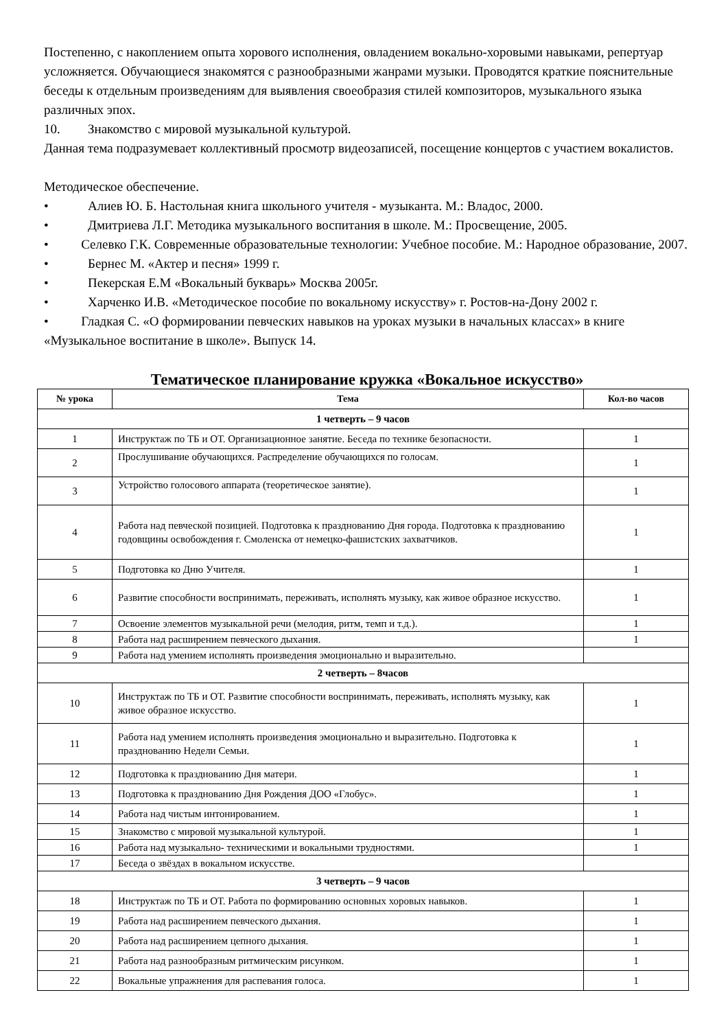Постепенно, с накоплением опыта хорового исполнения, овладением вокально-хоровыми навыками, репертуар усложняется. Обучающиеся знакомятся с разнообразными жанрами музыки. Проводятся краткие пояснительные беседы к отдельным произведениям для выявления своеобразия стилей композиторов, музыкального языка различных эпох.
10. Знакомство с мировой музыкальной культурой.
Данная тема подразумевает коллективный просмотр видеозаписей, посещение концертов с участием вокалистов.
Методическое обеспечение.
• Алиев Ю. Б. Настольная книга школьного учителя - музыканта. М.: Владос, 2000.
• Дмитриева Л.Г. Методика музыкального воспитания в школе. М.: Просвещение, 2005.
• Селевко Г.К. Современные образовательные технологии: Учебное пособие. М.: Народное образование, 2007.
• Бернес М. «Актер и песня» 1999 г.
• Пекерская Е.М «Вокальный букварь» Москва 2005г.
• Харченко И.В. «Методическое пособие по вокальному искусству» г. Ростов-на-Дону 2002 г.
• Гладкая С. «О формировании певческих навыков на уроках музыки в начальных классах» в книге «Музыкальное воспитание в школе». Выпуск 14.
Тематическое планирование кружка «Вокальное искусство»
| № урока | Тема | Кол-во часов |
| --- | --- | --- |
| 1 четверть – 9 часов | | |
| 1 | Инструктаж по ТБ и ОТ. Организационное занятие. Беседа по технике безопасности. | 1 |
| 2 | Прослушивание обучающихся. Распределение обучающихся по голосам. | 1 |
| 3 | Устройство голосового аппарата (теоретическое занятие). | 1 |
| 4 | Работа над певческой позицией. Подготовка к празднованию Дня города. Подготовка к празднованию годовщины освобождения г. Смоленска от немецко-фашистских захватчиков. | 1 |
| 5 | Подготовка ко Дню Учителя. | 1 |
| 6 | Развитие способности воспринимать, переживать, исполнять музыку, как живое образное искусство. | 1 |
| 7 | Освоение элементов музыкальной речи (мелодия, ритм, темп и т.д.). | 1 |
| 8 | Работа над расширением певческого дыхания. | 1 |
| 9 | Работа над умением исполнять произведения эмоционально и выразительно. | |
| 2 четверть – 8часов | | |
| 10 | Инструктаж по ТБ и ОТ. Развитие способности воспринимать, переживать, исполнять музыку, как живое образное искусство. | 1 |
| 11 | Работа над умением исполнять произведения эмоционально и выразительно. Подготовка к празднованию Недели Семьи. | 1 |
| 12 | Подготовка к празднованию Дня матери. | 1 |
| 13 | Подготовка к празднованию Дня Рождения ДОО «Глобус». | 1 |
| 14 | Работа над чистым интонированием. | 1 |
| 15 | Знакомство с мировой музыкальной культурой. | 1 |
| 16 | Работа над музыкально- техническими и вокальными трудностями. | 1 |
| 17 | Беседа о звёздах в вокальном искусстве. | |
| 3 четверть – 9 часов | | |
| 18 | Инструктаж по ТБ и ОТ. Работа по формированию основных хоровых навыков. | 1 |
| 19 | Работа над расширением певческого дыхания. | 1 |
| 20 | Работа над расширением цепного дыхания. | 1 |
| 21 | Работа над разнообразным ритмическим рисунком. | 1 |
| 22 | Вокальные упражнения для распевания голоса. | 1 |